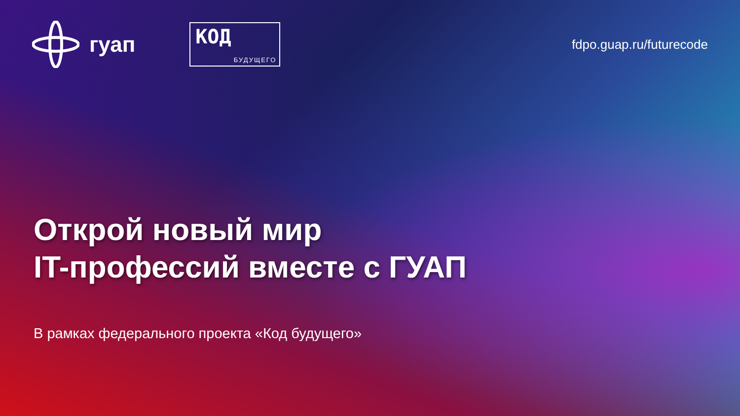гуап
КОД
БУДУЩЕГО
fdpo.guap.ru/futurecode
Открой новый мир
IT-профессий вместе с ГУАП
В рамках федерального проекта «Код будущего»